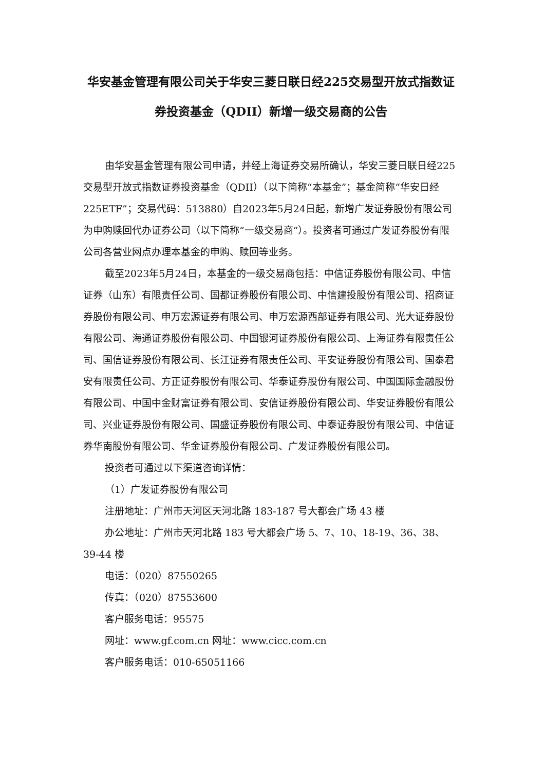华安基金管理有限公司关于华安三菱日联日经225交易型开放式指数证券投资基金（QDII）新增一级交易商的公告
由华安基金管理有限公司申请，并经上海证券交易所确认，华安三菱日联日经225交易型开放式指数证券投资基金（QDII）（以下简称“本基金”；基金简称“华安日经225ETF”；交易代码：513880）自2023年5月24日起，新增广发证券股份有限公司为申购赎回代办证券公司（以下简称“一级交易商”）。投资者可通过广发证券股份有限公司各营业网点办理本基金的申购、赎回等业务。
截至2023年5月24日，本基金的一级交易商包括：中信证券股份有限公司、中信证券（山东）有限责任公司、国都证券股份有限公司、中信建投股份有限公司、招商证券股份有限公司、申万宏源证券有限公司、申万宏源西部证券有限公司、光大证券股份有限公司、海通证券股份有限公司、中国银河证券股份有限公司、上海证券有限责任公司、国信证券股份有限公司、长江证券有限责任公司、平安证券股份有限公司、国泰君安有限责任公司、方正证券股份有限公司、华泰证券股份有限公司、中国国际金融股份有限公司、中国中金财富证券有限公司、安信证券股份有限公司、华安证券股份有限公司、兴业证券股份有限公司、国盛证券股份有限公司、中泰证券股份有限公司、中信证券华南股份有限公司、华金证券股份有限公司、广发证券股份有限公司。
投资者可通过以下渠道咨询详情：
（1）广发证券股份有限公司
注册地址：广州市天河区天河北路 183-187 号大都会广场 43 楼
办公地址：广州市天河北路 183 号大都会广场 5、7、10、18-19、36、38、39-44 楼
电话：（020）87550265
传真：（020）87553600
客户服务电话：95575
网址：www.gf.com.cn 网址：www.cicc.com.cn
客户服务电话：010-65051166